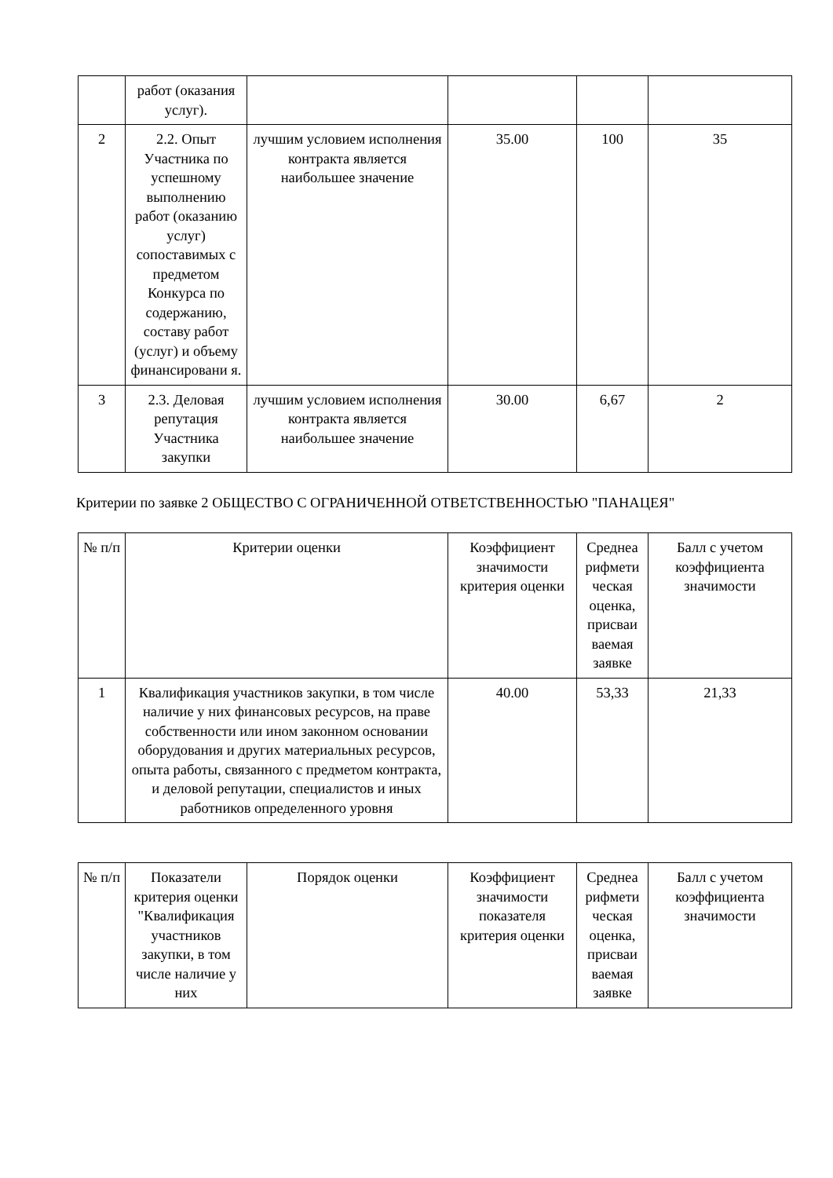| | работ (оказания услуг). | | | | |
| 2 | 2.2. Опыт Участника по успешному выполнению работ (оказанию услуг) сопоставимых с предметом Конкурса по содержанию, составу работ (услуг) и объему финансировани я. | лучшим условием исполнения контракта является наибольшее значение | 35.00 | 100 | 35 |
| 3 | 2.3. Деловая репутация Участника закупки | лучшим условием исполнения контракта является наибольшее значение | 30.00 | 6,67 | 2 |
Критерии по заявке 2 ОБЩЕСТВО С ОГРАНИЧЕННОЙ ОТВЕТСТВЕННОСТЬЮ "ПАНАЦЕЯ"
| № п/п | Критерии оценки | Коэффициент значимости критерия оценки | Среднеа рифмети ческая оценка, присваи ваемая заявке | Балл с учетом коэффициента значимости |
| --- | --- | --- | --- | --- |
| 1 | Квалификация участников закупки, в том числе наличие у них финансовых ресурсов, на праве собственности или ином законном основании оборудования и других материальных ресурсов, опыта работы, связанного с предметом контракта, и деловой репутации, специалистов и иных работников определенного уровня | 40.00 | 53,33 | 21,33 |
| № п/п | Показатели критерия оценки "Квалификация участников закупки, в том числе наличие у них | Порядок оценки | Коэффициент значимости показателя критерия оценки | Среднеа рифмети ческая оценка, присваи ваемая заявке | Балл с учетом коэффициента значимости |
| --- | --- | --- | --- | --- | --- |